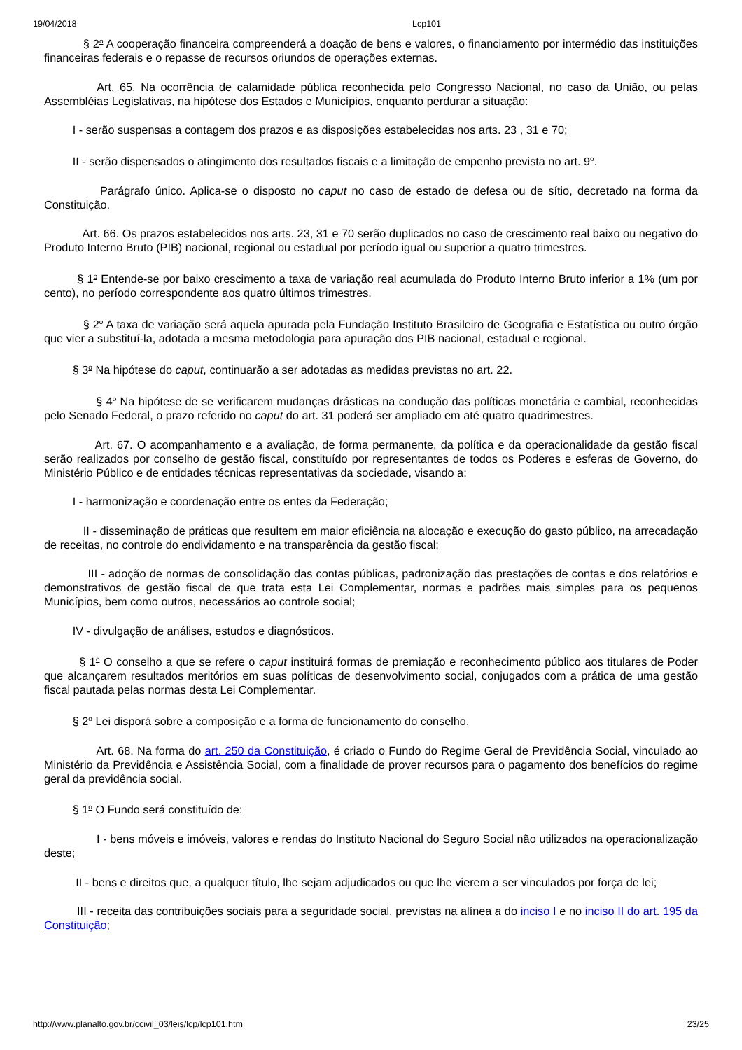19/04/2018 Lcp101
§ 2<sup>o</sup> A cooperação financeira compreenderá a doação de bens e valores, o financiamento por intermédio das instituições financeiras federais e o repasse de recursos oriundos de operações externas.
Art. 65. Na ocorrência de calamidade pública reconhecida pelo Congresso Nacional, no caso da União, ou pelas Assembléias Legislativas, na hipótese dos Estados e Municípios, enquanto perdurar a situação:
I - serão suspensas a contagem dos prazos e as disposições estabelecidas nos arts. 23 , 31 e 70;
II - serão dispensados o atingimento dos resultados fiscais e a limitação de empenho prevista no art. 9<sup>o</sup>.
Parágrafo único. Aplica-se o disposto no caput no caso de estado de defesa ou de sítio, decretado na forma da Constituição.
Art. 66. Os prazos estabelecidos nos arts. 23, 31 e 70 serão duplicados no caso de crescimento real baixo ou negativo do Produto Interno Bruto (PIB) nacional, regional ou estadual por período igual ou superior a quatro trimestres.
§ 1<sup>o</sup> Entende-se por baixo crescimento a taxa de variação real acumulada do Produto Interno Bruto inferior a 1% (um por cento), no período correspondente aos quatro últimos trimestres.
§ 2<sup>o</sup> A taxa de variação será aquela apurada pela Fundação Instituto Brasileiro de Geografia e Estatística ou outro órgão que vier a substituí-la, adotada a mesma metodologia para apuração dos PIB nacional, estadual e regional.
§ 3<sup>o</sup> Na hipótese do caput, continuarão a ser adotadas as medidas previstas no art. 22.
§ 4<sup>o</sup> Na hipótese de se verificarem mudanças drásticas na condução das políticas monetária e cambial, reconhecidas pelo Senado Federal, o prazo referido no caput do art. 31 poderá ser ampliado em até quatro quadrimestres.
Art. 67. O acompanhamento e a avaliação, de forma permanente, da política e da operacionalidade da gestão fiscal serão realizados por conselho de gestão fiscal, constituído por representantes de todos os Poderes e esferas de Governo, do Ministério Público e de entidades técnicas representativas da sociedade, visando a:
I - harmonização e coordenação entre os entes da Federação;
II - disseminação de práticas que resultem em maior eficiência na alocação e execução do gasto público, na arrecadação de receitas, no controle do endividamento e na transparência da gestão fiscal;
III - adoção de normas de consolidação das contas públicas, padronização das prestações de contas e dos relatórios e demonstrativos de gestão fiscal de que trata esta Lei Complementar, normas e padrões mais simples para os pequenos Municípios, bem como outros, necessários ao controle social;
IV - divulgação de análises, estudos e diagnósticos.
§ 1<sup>o</sup> O conselho a que se refere o caput instituirá formas de premiação e reconhecimento público aos titulares de Poder que alcançarem resultados meritórios em suas políticas de desenvolvimento social, conjugados com a prática de uma gestão fiscal pautada pelas normas desta Lei Complementar.
§ 2<sup>o</sup> Lei disporá sobre a composição e a forma de funcionamento do conselho.
Art. 68. Na forma do art. 250 da Constituição, é criado o Fundo do Regime Geral de Previdência Social, vinculado ao Ministério da Previdência e Assistência Social, com a finalidade de prover recursos para o pagamento dos benefícios do regime geral da previdência social.
§ 1<sup>o</sup> O Fundo será constituído de:
I - bens móveis e imóveis, valores e rendas do Instituto Nacional do Seguro Social não utilizados na operacionalização deste;
II - bens e direitos que, a qualquer título, lhe sejam adjudicados ou que lhe vierem a ser vinculados por força de lei;
III - receita das contribuições sociais para a seguridade social, previstas na alínea a do inciso I e no inciso II do art. 195 da Constituição;
http://www.planalto.gov.br/ccivil_03/leis/lcp/lcp101.htm 23/25